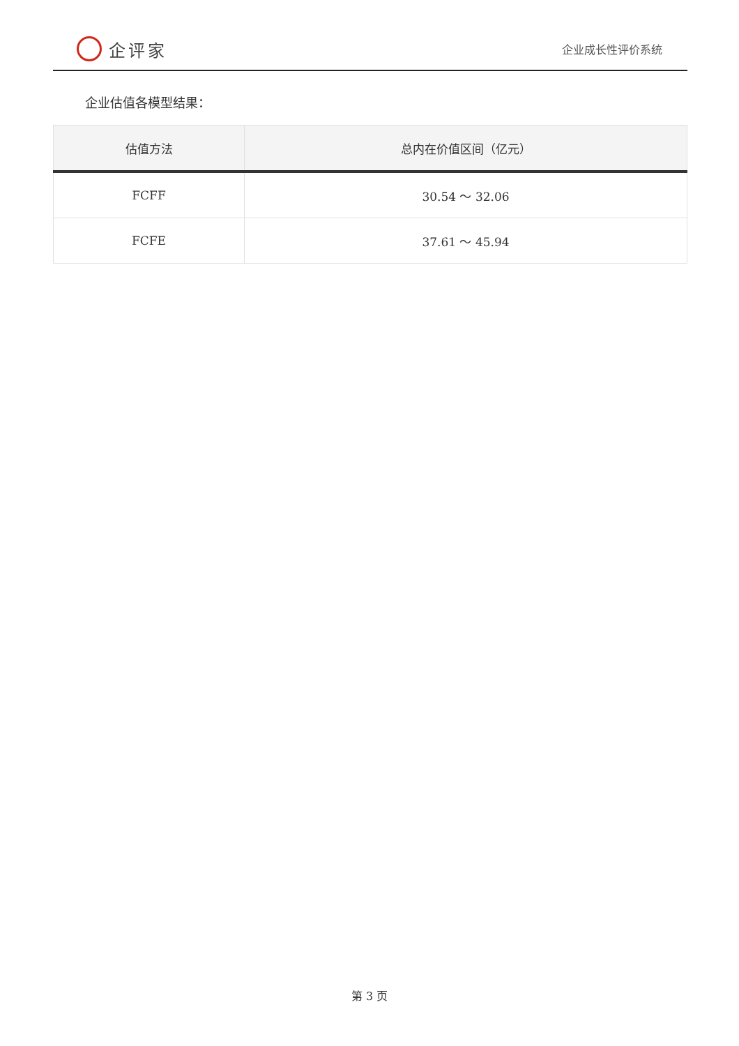企评家
企业成长性评价系统
企业估值各模型结果：
| 估值方法 | 总内在价值区间（亿元） |
| --- | --- |
| FCFF | 30.54 ～ 32.06 |
| FCFE | 37.61 ～ 45.94 |
第 3 页